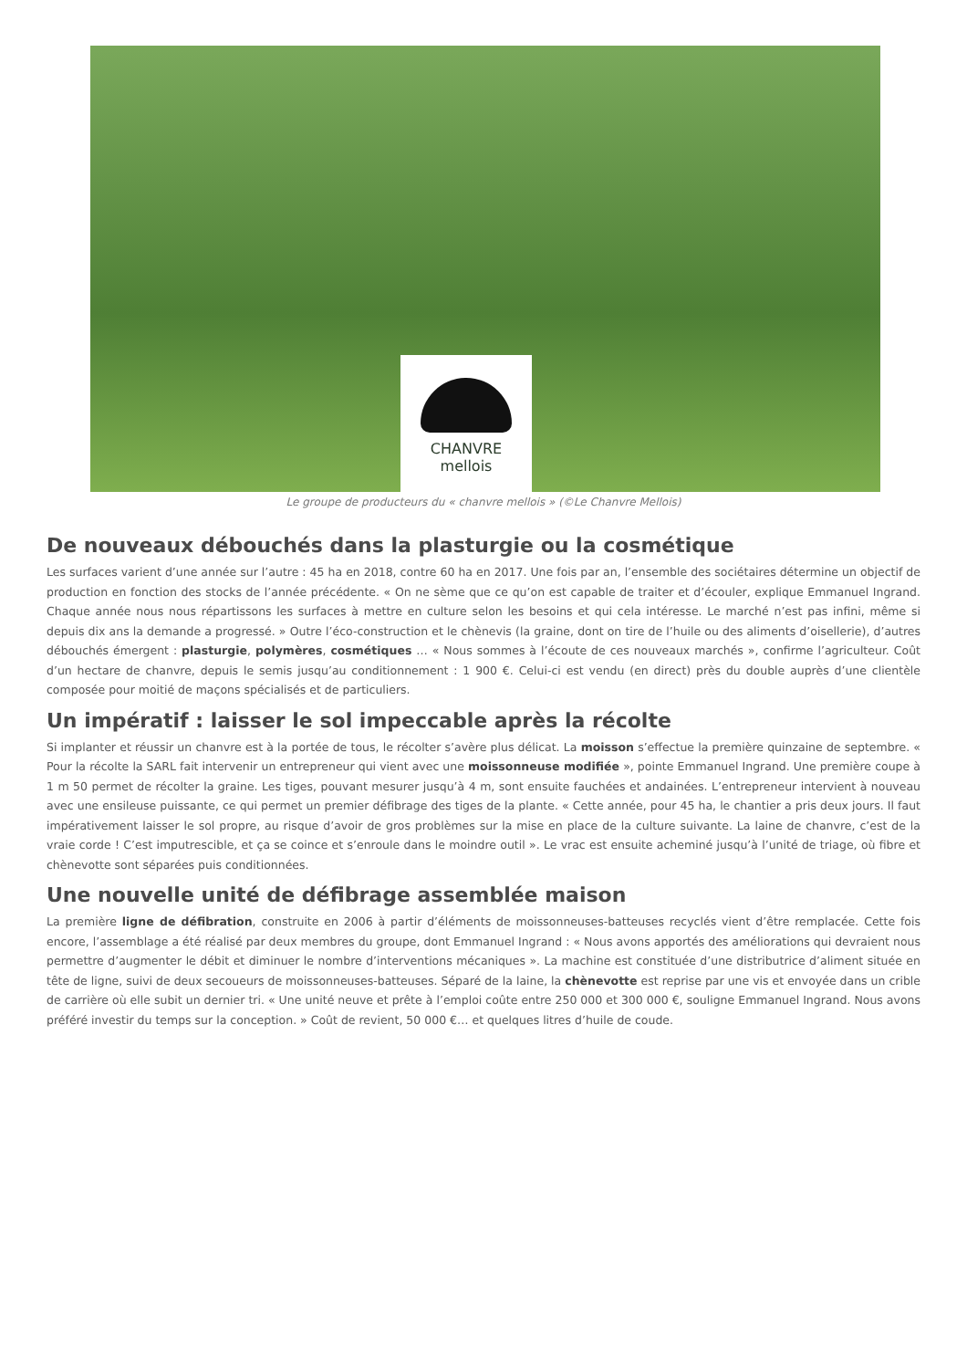CHANVRE
mellois
Le groupe de producteurs du « chanvre mellois » (©Le Chanvre Mellois)
De nouveaux débouchés dans la plasturgie ou la cosmétique
Les surfaces varient d’une année sur l’autre : 45 ha en 2018, contre 60 ha en 2017. Une fois par an, l’ensemble des sociétaires détermine un objectif de production en fonction des stocks de l’année précédente. « On ne sème que ce qu’on est capable de traiter et d’écouler, explique Emmanuel Ingrand. Chaque année nous nous répartissons les surfaces à mettre en culture selon les besoins et qui cela intéresse. Le marché n’est pas infini, même si depuis dix ans la demande a progressé. » Outre l’éco-construction et le chènevis (la graine, dont on tire de l’huile ou des aliments d’oisellerie), d’autres débouchés émergent : plasturgie, polymères, cosmétiques … « Nous sommes à l’écoute de ces nouveaux marchés », confirme l’agriculteur. Coût d’un hectare de chanvre, depuis le semis jusqu’au conditionnement : 1 900 €. Celui-ci est vendu (en direct) près du double auprès d’une clientèle composée pour moitié de maçons spécialisés et de particuliers.
Un impératif : laisser le sol impeccable après la récolte
Si implanter et réussir un chanvre est à la portée de tous, le récolter s’avère plus délicat. La moisson s’effectue la première quinzaine de septembre. « Pour la récolte la SARL fait intervenir un entrepreneur qui vient avec une moissonneuse modifiée », pointe Emmanuel Ingrand. Une première coupe à 1 m 50 permet de récolter la graine. Les tiges, pouvant mesurer jusqu’à 4 m, sont ensuite fauchées et andainées. L’entrepreneur intervient à nouveau avec une ensileuse puissante, ce qui permet un premier défibrage des tiges de la plante. « Cette année, pour 45 ha, le chantier a pris deux jours. Il faut impérativement laisser le sol propre, au risque d’avoir de gros problèmes sur la mise en place de la culture suivante. La laine de chanvre, c’est de la vraie corde ! C’est imputrescible, et ça se coince et s’enroule dans le moindre outil ». Le vrac est ensuite acheminé jusqu’à l’unité de triage, où fibre et chènevotte sont séparées puis conditionnées.
Une nouvelle unité de défibrage assemblée maison
La première ligne de défibration, construite en 2006 à partir d’éléments de moissonneuses-batteuses recyclés vient d’être remplacée. Cette fois encore, l’assemblage a été réalisé par deux membres du groupe, dont Emmanuel Ingrand : « Nous avons apportés des améliorations qui devraient nous permettre d’augmenter le débit et diminuer le nombre d’interventions mécaniques ». La machine est constituée d’une distributrice d’aliment située en tête de ligne, suivi de deux secoueurs de moissonneuses-batteuses. Séparé de la laine, la chènevotte est reprise par une vis et envoyée dans un crible de carrière où elle subit un dernier tri. « Une unité neuve et prête à l’emploi coûte entre 250 000 et 300 000 €, souligne Emmanuel Ingrand. Nous avons préféré investir du temps sur la conception. » Coût de revient, 50 000 €… et quelques litres d’huile de coude.